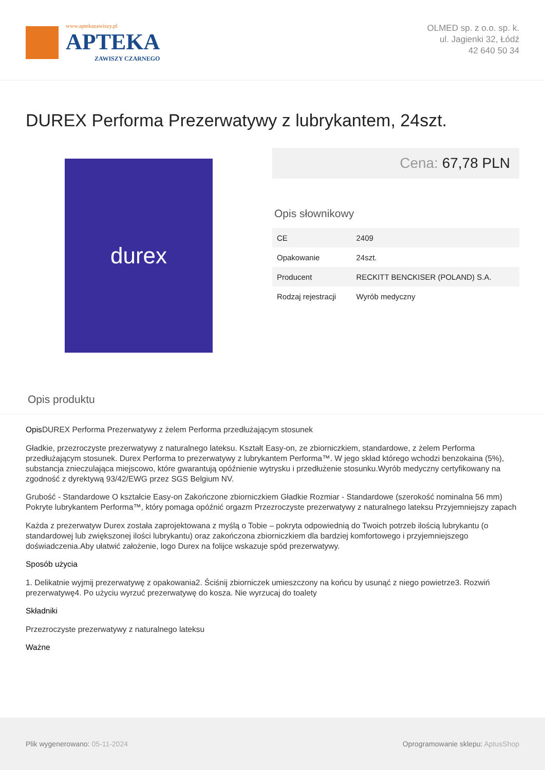www.aptekazawiszy.pl
APTEKA
ZAWISZY CZARNEGO
OLMED sp. z o.o. sp. k.
ul. Jagienki 32, Łódź
42 640 50 34
DUREX Performa Prezerwatywy z lubrykantem, 24szt.
durex
Cena: 67,78 PLN
Opis słownikowy
| CE | 2409 |
| Opakowanie | 24szt. |
| Producent | RECKITT BENCKISER (POLAND) S.A. |
| Rodzaj rejestracji | Wyrób medyczny |
Opis produktu
Opis DUREX Performa Prezerwatywy z żelem Performa przedłużającym stosunek
Gładkie, przezroczyste prezerwatywy z naturalnego lateksu. Kształt Easy-on, ze zbiorniczkiem, standardowe, z żelem Performa przedłużającym stosunek. Durex Performa to prezerwatywy z lubrykantem Performa™. W jego skład którego wchodzi benzokaina (5%), substancja znieczulająca miejscowo, które gwarantują opóźnienie wytrysku i przedłużenie stosunku.Wyrób medyczny certyfikowany na zgodność z dyrektywą 93/42/EWG przez SGS Belgium NV.
Grubość - Standardowe O kształcie Easy-on Zakończone zbiorniczkiem Gładkie Rozmiar - Standardowe (szerokość nominalna 56 mm) Pokryte lubrykantem Performa™, który pomaga opóźnić orgazm Przezroczyste prezerwatywy z naturalnego lateksu Przyjemniejszy zapach
Każda z prezerwatyw Durex została zaprojektowana z myślą o Tobie – pokryta odpowiednią do Twoich potrzeb ilością lubrykantu (o standardowej lub zwiększonej ilości lubrykantu) oraz zakończona zbiorniczkiem dla bardziej komfortowego i przyjemniejszego doświadczenia.Aby ułatwić założenie, logo Durex na folijce wskazuje spód prezerwatywy.
Sposób użycia
1. Delikatnie wyjmij prezerwatywę z opakowania2. Ściśnij zbiorniczek umieszczony na końcu by usunąć z niego powietrze3. Rozwiń prezerwatywę4. Po użyciu wyrzuć prezerwatywę do kosza. Nie wyrzucaj do toalety
Składniki
Przezroczyste prezerwatywy z naturalnego lateksu
Ważne
Plik wygenerowano: 05-11-2024
Oprogramowanie sklepu: AptusShop